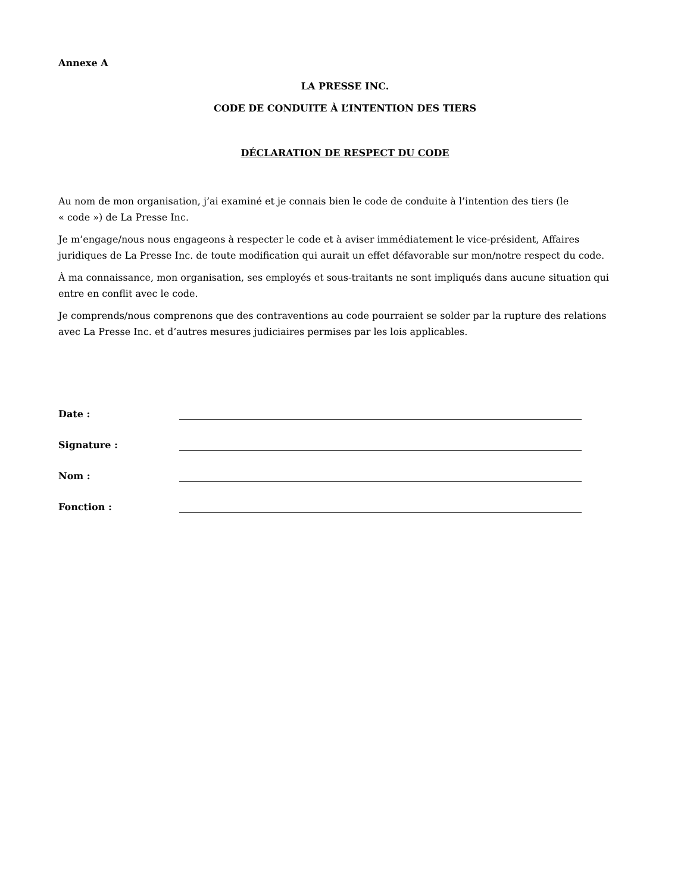Annexe A
LA PRESSE INC.
CODE DE CONDUITE À L’INTENTION DES TIERS
DÉCLARATION DE RESPECT DU CODE
Au nom de mon organisation, j’ai examiné et je connais bien le code de conduite à l’intention des tiers (le
« code ») de La Presse Inc.
Je m’engage/nous nous engageons à respecter le code et à aviser immédiatement le vice-président, Affaires juridiques de La Presse Inc. de toute modification qui aurait un effet défavorable sur mon/notre respect du code.
À ma connaissance, mon organisation, ses employés et sous-traitants ne sont impliqués dans aucune situation qui entre en conflit avec le code.
Je comprends/nous comprenons que des contraventions au code pourraient se solder par la rupture des relations avec La Presse Inc. et d’autres mesures judiciaires permises par les lois applicables.
Date :
Signature :
Nom :
Fonction :